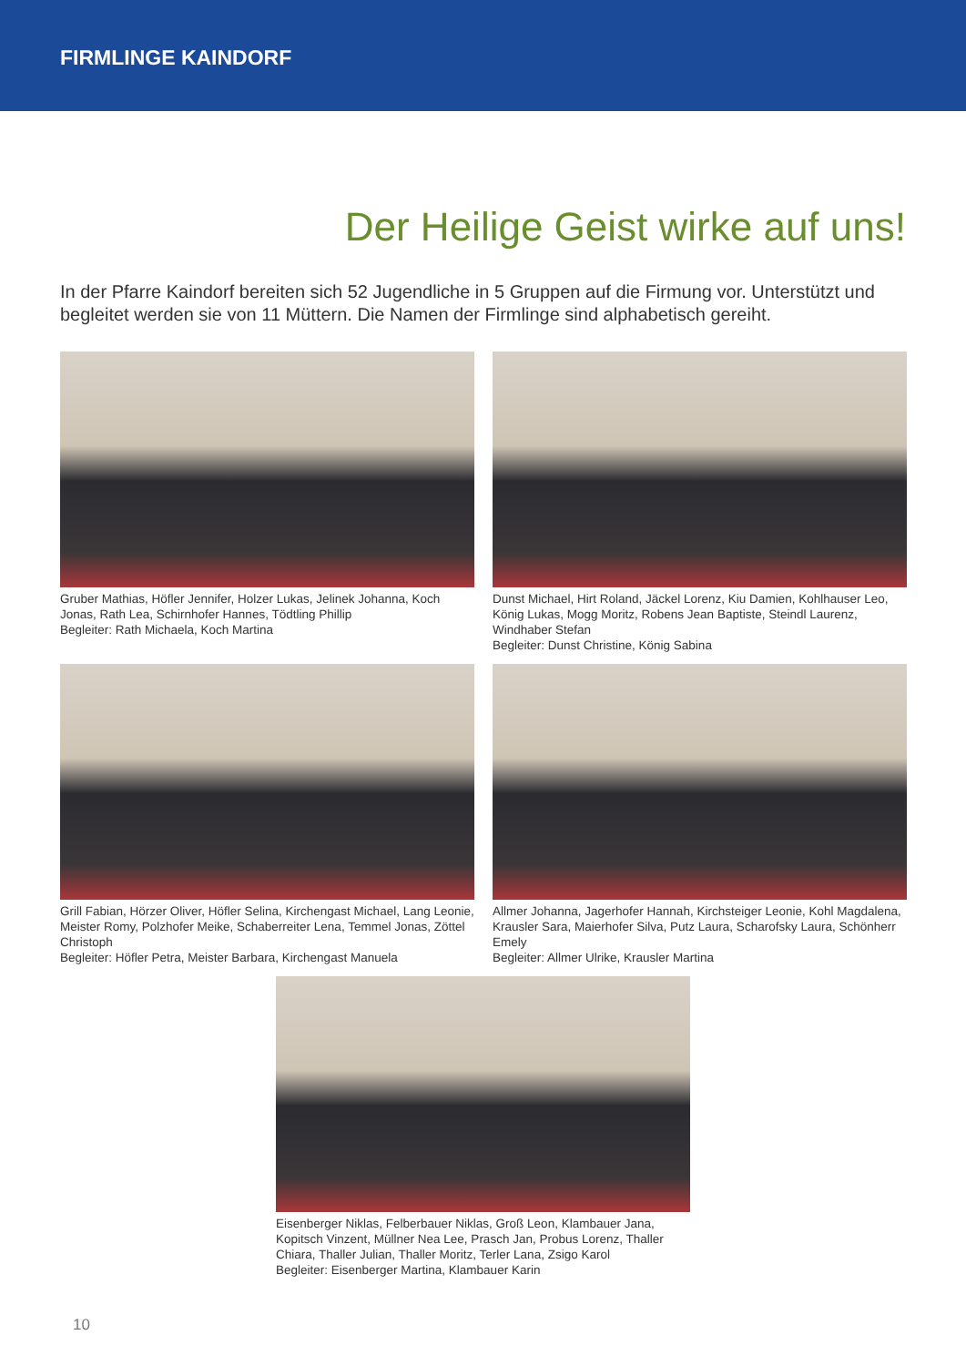FIRMLINGE KAINDORF
Der Heilige Geist wirke auf uns!
In der Pfarre Kaindorf bereiten sich 52 Jugendliche in 5 Gruppen auf die Firmung vor. Unterstützt und begleitet werden sie von 11 Müttern. Die Namen der Firmlinge sind alphabetisch gereiht.
Gruber Mathias, Höfler Jennifer, Holzer Lukas, Jelinek Johanna, Koch Jonas, Rath Lea, Schirnhofer Hannes, Tödtling Phillip
Begleiter: Rath Michaela, Koch Martina
Dunst Michael, Hirt Roland, Jäckel Lorenz, Kiu Damien, Kohlhauser Leo, König Lukas, Mogg Moritz, Robens Jean Baptiste, Steindl Laurenz, Windhaber Stefan
Begleiter: Dunst Christine, König Sabina
Grill Fabian, Hörzer Oliver, Höfler Selina, Kirchengast Michael, Lang Leonie, Meister Romy, Polzhofer Meike, Schaberreiter Lena, Temmel Jonas, Zöttel Christoph
Begleiter: Höfler Petra, Meister Barbara, Kirchengast Manuela
Allmer Johanna, Jagerhofer Hannah, Kirchsteiger Leonie, Kohl Magdalena, Krausler Sara, Maierhofer Silva, Putz Laura, Scharofsky Laura, Schönherr Emely
Begleiter: Allmer Ulrike, Krausler Martina
Eisenberger Niklas, Felberbauer Niklas, Groß Leon, Klambauer Jana, Kopitsch Vinzent, Müllner Nea Lee, Prasch Jan, Probus Lorenz, Thaller Chiara, Thaller Julian, Thaller Moritz, Terler Lana, Zsigo Karol
Begleiter: Eisenberger Martina, Klambauer Karin
10